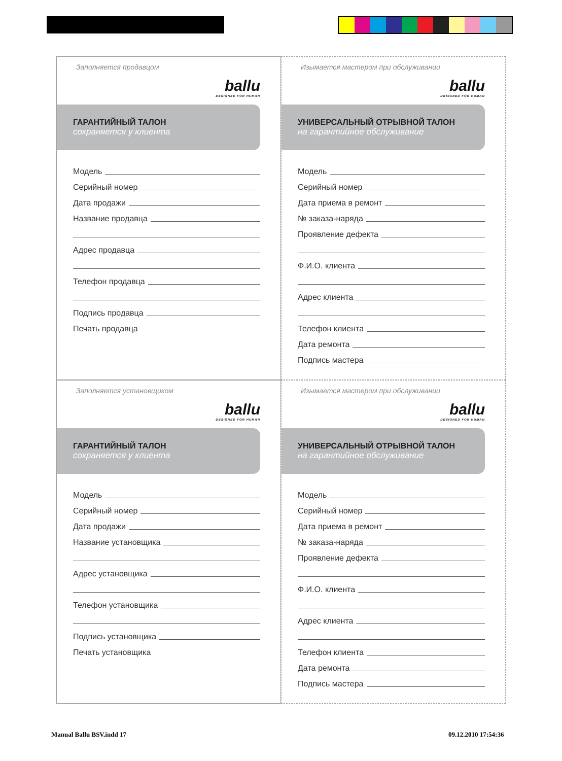Заполняется продавцом
ballu
DESIGNED FOR HUMAN
ГАРАНТИЙНЫЙ ТАЛОН
сохраняется у клиента
Модель
Серийный номер
Дата продажи
Название продавца
Адрес продавца
Телефон продавца
Подпись продавца
Печать продавца
Изымается мастером при обслуживании
ballu
DESIGNED FOR HUMAN
УНИВЕРСАЛЬНЫЙ ОТРЫВНОЙ ТАЛОН
на гарантийное обслуживание
Модель
Серийный номер
Дата приема в ремонт
№ заказа-наряда
Проявление дефекта
Ф.И.О. клиента
Адрес клиента
Телефон клиента
Дата ремонта
Подпись мастера
Заполняется установщиком
ballu
DESIGNED FOR HUMAN
ГАРАНТИЙНЫЙ ТАЛОН
сохраняется у клиента
Модель
Серийный номер
Дата продажи
Название установщика
Адрес установщика
Телефон установщика
Подпись установщика
Печать установщика
Изымается мастером при обслуживании
ballu
DESIGNED FOR HUMAN
УНИВЕРСАЛЬНЫЙ ОТРЫВНОЙ ТАЛОН
на гарантийное обслуживание
Модель
Серийный номер
Дата приема в ремонт
№ заказа-наряда
Проявление дефекта
Ф.И.О. клиента
Адрес клиента
Телефон клиента
Дата ремонта
Подпись мастера
Manual Ballu BSV.indd 17 09.12.2010 17:54:36